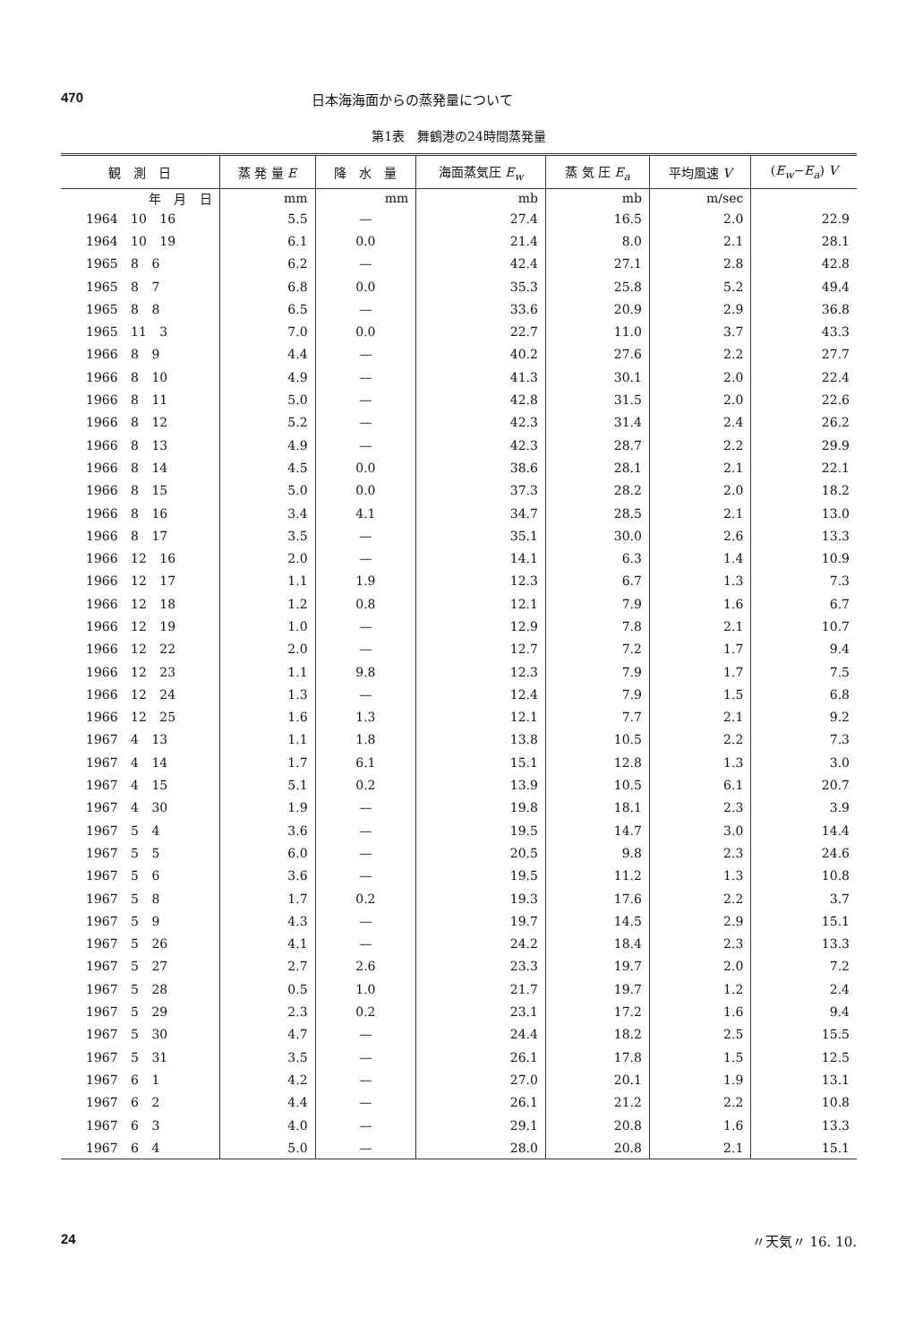470 日本海海面からの蒸発量について
第1表　舞鶴港の24時間蒸発量
| 観 測 日 | 蒸 発 量 E | 降 水 量 | 海面蒸気圧 E<sub>w</sub> | 蒸 気 圧 E<sub>a</sub> | 平均風速 V | ( E<sub>w</sub> − E<sub>a</sub> ) V |
| --- | --- | --- | --- | --- | --- | --- |
| 年 月 日 | mm | mm | mb | mb | m/sec | |
| 1964 10 16 | 5.5 | — | 27.4 | 16.5 | 2.0 | 22.9 |
| 1964 10 19 | 6.1 | 0.0 | 21.4 | 8.0 | 2.1 | 28.1 |
| 1965 8 6 | 6.2 | — | 42.4 | 27.1 | 2.8 | 42.8 |
| 1965 8 7 | 6.8 | 0.0 | 35.3 | 25.8 | 5.2 | 49.4 |
| 1965 8 8 | 6.5 | — | 33.6 | 20.9 | 2.9 | 36.8 |
| 1965 11 3 | 7.0 | 0.0 | 22.7 | 11.0 | 3.7 | 43.3 |
| 1966 8 9 | 4.4 | — | 40.2 | 27.6 | 2.2 | 27.7 |
| 1966 8 10 | 4.9 | — | 41.3 | 30.1 | 2.0 | 22.4 |
| 1966 8 11 | 5.0 | — | 42.8 | 31.5 | 2.0 | 22.6 |
| 1966 8 12 | 5.2 | — | 42.3 | 31.4 | 2.4 | 26.2 |
| 1966 8 13 | 4.9 | — | 42.3 | 28.7 | 2.2 | 29.9 |
| 1966 8 14 | 4.5 | 0.0 | 38.6 | 28.1 | 2.1 | 22.1 |
| 1966 8 15 | 5.0 | 0.0 | 37.3 | 28.2 | 2.0 | 18.2 |
| 1966 8 16 | 3.4 | 4.1 | 34.7 | 28.5 | 2.1 | 13.0 |
| 1966 8 17 | 3.5 | — | 35.1 | 30.0 | 2.6 | 13.3 |
| 1966 12 16 | 2.0 | — | 14.1 | 6.3 | 1.4 | 10.9 |
| 1966 12 17 | 1.1 | 1.9 | 12.3 | 6.7 | 1.3 | 7.3 |
| 1966 12 18 | 1.2 | 0.8 | 12.1 | 7.9 | 1.6 | 6.7 |
| 1966 12 19 | 1.0 | — | 12.9 | 7.8 | 2.1 | 10.7 |
| 1966 12 22 | 2.0 | — | 12.7 | 7.2 | 1.7 | 9.4 |
| 1966 12 23 | 1.1 | 9.8 | 12.3 | 7.9 | 1.7 | 7.5 |
| 1966 12 24 | 1.3 | — | 12.4 | 7.9 | 1.5 | 6.8 |
| 1966 12 25 | 1.6 | 1.3 | 12.1 | 7.7 | 2.1 | 9.2 |
| 1967 4 13 | 1.1 | 1.8 | 13.8 | 10.5 | 2.2 | 7.3 |
| 1967 4 14 | 1.7 | 6.1 | 15.1 | 12.8 | 1.3 | 3.0 |
| 1967 4 15 | 5.1 | 0.2 | 13.9 | 10.5 | 6.1 | 20.7 |
| 1967 4 30 | 1.9 | — | 19.8 | 18.1 | 2.3 | 3.9 |
| 1967 5 4 | 3.6 | — | 19.5 | 14.7 | 3.0 | 14.4 |
| 1967 5 5 | 6.0 | — | 20.5 | 9.8 | 2.3 | 24.6 |
| 1967 5 6 | 3.6 | — | 19.5 | 11.2 | 1.3 | 10.8 |
| 1967 5 8 | 1.7 | 0.2 | 19.3 | 17.6 | 2.2 | 3.7 |
| 1967 5 9 | 4.3 | — | 19.7 | 14.5 | 2.9 | 15.1 |
| 1967 5 26 | 4.1 | — | 24.2 | 18.4 | 2.3 | 13.3 |
| 1967 5 27 | 2.7 | 2.6 | 23.3 | 19.7 | 2.0 | 7.2 |
| 1967 5 28 | 0.5 | 1.0 | 21.7 | 19.7 | 1.2 | 2.4 |
| 1967 5 29 | 2.3 | 0.2 | 23.1 | 17.2 | 1.6 | 9.4 |
| 1967 5 30 | 4.7 | — | 24.4 | 18.2 | 2.5 | 15.5 |
| 1967 5 31 | 3.5 | — | 26.1 | 17.8 | 1.5 | 12.5 |
| 1967 6 1 | 4.2 | — | 27.0 | 20.1 | 1.9 | 13.1 |
| 1967 6 2 | 4.4 | — | 26.1 | 21.2 | 2.2 | 10.8 |
| 1967 6 3 | 4.0 | — | 29.1 | 20.8 | 1.6 | 13.3 |
| 1967 6 4 | 5.0 | — | 28.0 | 20.8 | 2.1 | 15.1 |
24 〃天気〃 16. 10.